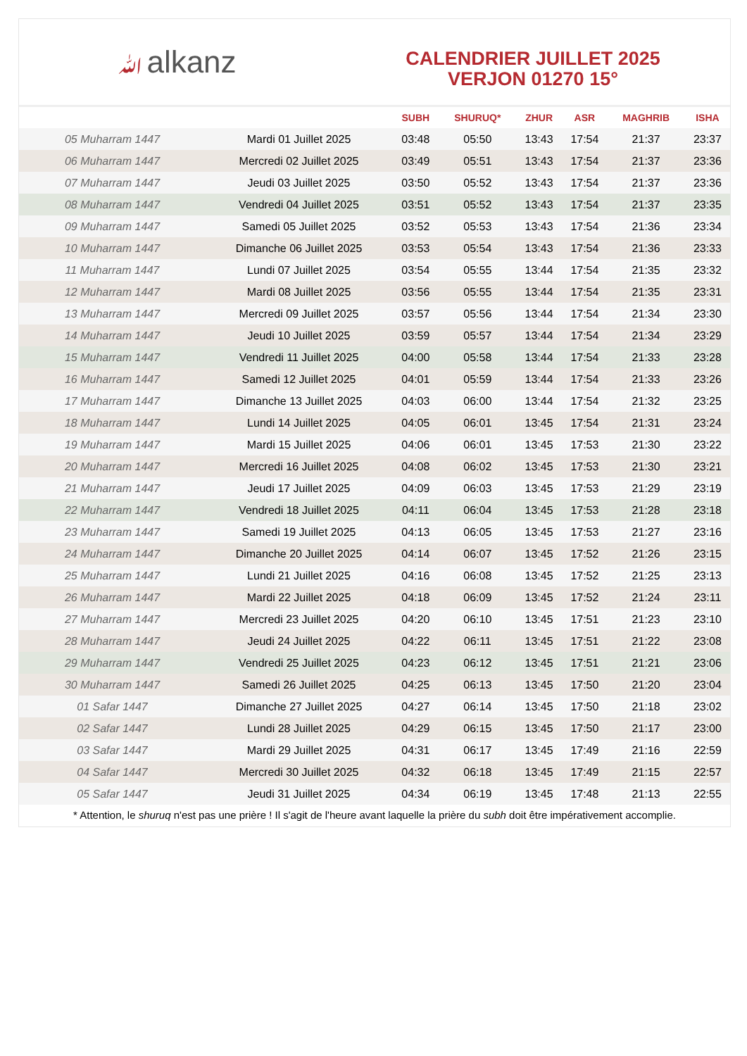ﷲalkanz
CALENDRIER JUILLET 2025
VERJON 01270 15°
| | | SUBH | SHURUQ* | ZHUR | ASR | MAGHRIB | ISHA |
| --- | --- | --- | --- | --- | --- | --- | --- |
| 05 Muharram 1447 | Mardi 01 Juillet 2025 | 03:48 | 05:50 | 13:43 | 17:54 | 21:37 | 23:37 |
| 06 Muharram 1447 | Mercredi 02 Juillet 2025 | 03:49 | 05:51 | 13:43 | 17:54 | 21:37 | 23:36 |
| 07 Muharram 1447 | Jeudi 03 Juillet 2025 | 03:50 | 05:52 | 13:43 | 17:54 | 21:37 | 23:36 |
| 08 Muharram 1447 | Vendredi 04 Juillet 2025 | 03:51 | 05:52 | 13:43 | 17:54 | 21:37 | 23:35 |
| 09 Muharram 1447 | Samedi 05 Juillet 2025 | 03:52 | 05:53 | 13:43 | 17:54 | 21:36 | 23:34 |
| 10 Muharram 1447 | Dimanche 06 Juillet 2025 | 03:53 | 05:54 | 13:43 | 17:54 | 21:36 | 23:33 |
| 11 Muharram 1447 | Lundi 07 Juillet 2025 | 03:54 | 05:55 | 13:44 | 17:54 | 21:35 | 23:32 |
| 12 Muharram 1447 | Mardi 08 Juillet 2025 | 03:56 | 05:55 | 13:44 | 17:54 | 21:35 | 23:31 |
| 13 Muharram 1447 | Mercredi 09 Juillet 2025 | 03:57 | 05:56 | 13:44 | 17:54 | 21:34 | 23:30 |
| 14 Muharram 1447 | Jeudi 10 Juillet 2025 | 03:59 | 05:57 | 13:44 | 17:54 | 21:34 | 23:29 |
| 15 Muharram 1447 | Vendredi 11 Juillet 2025 | 04:00 | 05:58 | 13:44 | 17:54 | 21:33 | 23:28 |
| 16 Muharram 1447 | Samedi 12 Juillet 2025 | 04:01 | 05:59 | 13:44 | 17:54 | 21:33 | 23:26 |
| 17 Muharram 1447 | Dimanche 13 Juillet 2025 | 04:03 | 06:00 | 13:44 | 17:54 | 21:32 | 23:25 |
| 18 Muharram 1447 | Lundi 14 Juillet 2025 | 04:05 | 06:01 | 13:45 | 17:54 | 21:31 | 23:24 |
| 19 Muharram 1447 | Mardi 15 Juillet 2025 | 04:06 | 06:01 | 13:45 | 17:53 | 21:30 | 23:22 |
| 20 Muharram 1447 | Mercredi 16 Juillet 2025 | 04:08 | 06:02 | 13:45 | 17:53 | 21:30 | 23:21 |
| 21 Muharram 1447 | Jeudi 17 Juillet 2025 | 04:09 | 06:03 | 13:45 | 17:53 | 21:29 | 23:19 |
| 22 Muharram 1447 | Vendredi 18 Juillet 2025 | 04:11 | 06:04 | 13:45 | 17:53 | 21:28 | 23:18 |
| 23 Muharram 1447 | Samedi 19 Juillet 2025 | 04:13 | 06:05 | 13:45 | 17:53 | 21:27 | 23:16 |
| 24 Muharram 1447 | Dimanche 20 Juillet 2025 | 04:14 | 06:07 | 13:45 | 17:52 | 21:26 | 23:15 |
| 25 Muharram 1447 | Lundi 21 Juillet 2025 | 04:16 | 06:08 | 13:45 | 17:52 | 21:25 | 23:13 |
| 26 Muharram 1447 | Mardi 22 Juillet 2025 | 04:18 | 06:09 | 13:45 | 17:52 | 21:24 | 23:11 |
| 27 Muharram 1447 | Mercredi 23 Juillet 2025 | 04:20 | 06:10 | 13:45 | 17:51 | 21:23 | 23:10 |
| 28 Muharram 1447 | Jeudi 24 Juillet 2025 | 04:22 | 06:11 | 13:45 | 17:51 | 21:22 | 23:08 |
| 29 Muharram 1447 | Vendredi 25 Juillet 2025 | 04:23 | 06:12 | 13:45 | 17:51 | 21:21 | 23:06 |
| 30 Muharram 1447 | Samedi 26 Juillet 2025 | 04:25 | 06:13 | 13:45 | 17:50 | 21:20 | 23:04 |
| 01 Safar 1447 | Dimanche 27 Juillet 2025 | 04:27 | 06:14 | 13:45 | 17:50 | 21:18 | 23:02 |
| 02 Safar 1447 | Lundi 28 Juillet 2025 | 04:29 | 06:15 | 13:45 | 17:50 | 21:17 | 23:00 |
| 03 Safar 1447 | Mardi 29 Juillet 2025 | 04:31 | 06:17 | 13:45 | 17:49 | 21:16 | 22:59 |
| 04 Safar 1447 | Mercredi 30 Juillet 2025 | 04:32 | 06:18 | 13:45 | 17:49 | 21:15 | 22:57 |
| 05 Safar 1447 | Jeudi 31 Juillet 2025 | 04:34 | 06:19 | 13:45 | 17:48 | 21:13 | 22:55 |
* Attention, le shuruq n'est pas une prière ! Il s'agit de l'heure avant laquelle la prière du subh doit être impérativement accomplie.